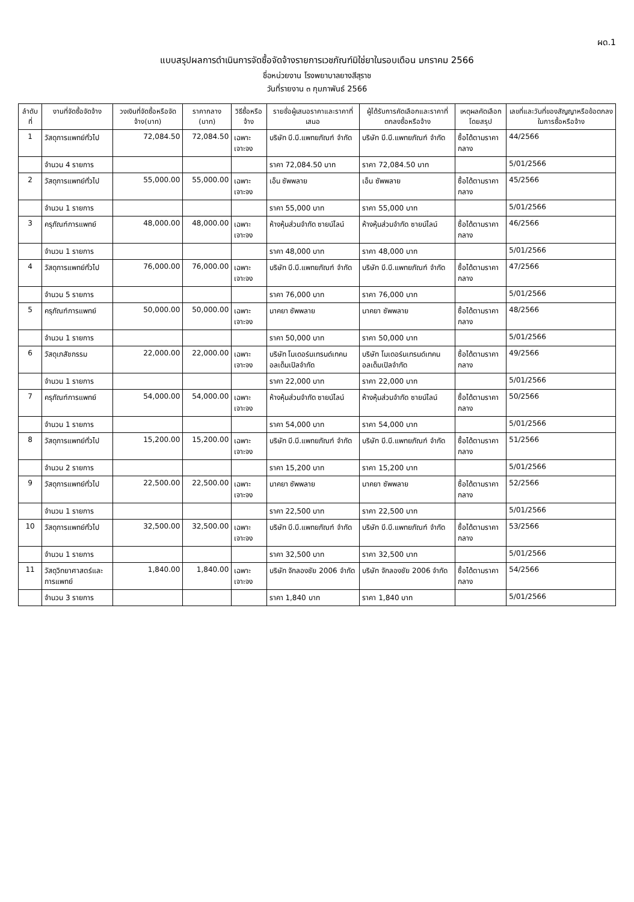ผด.1
แบบสรุปผลการดำเนินการจัดซื้อจัดจ้างรายการเวชภัณฑ์มิใช่ยาในรอบเดือน มกราคม 2566
ชื่อหน่วยงาน โรงพยาบาลยางสีสุราช
วันที่รายงาน ๓ กุมภาพันธ์ 2566
| ลำดับที่ | งานที่จัดซื้อจัดจ้าง | วงเงินที่จัดซื้อหรือจัดจ้าง(บาท) | ราคากลาง (บาท) | วิธีซื้อหรือจ้าง | รายชื่อผู้เสนอราคาและราคาที่เสนอ | ผู้ได้รับการคัดเลือกและราคาที่ตกลงซื้อหรือจ้าง | เหตุผลคัดเลือกโดยสรุป | เลขที่และวันที่ของสัญญาหรือข้อตกลงในการซื้อหรือจ้าง |
| --- | --- | --- | --- | --- | --- | --- | --- | --- |
| 1 | วัสดุการแพทย์ทั่วไป | 72,084.50 | 72,084.50 | เฉพาะเจาะจง | บริษัท บี.บี.แพทยภัณฑ์ จำกัด | บริษัท บี.บี.แพทยภัณฑ์ จำกัด | ซื้อได้ตามราคากลาง | 44/2566 |
| | จำนวน 4 รายการ | | | | ราคา 72,084.50 บาท | ราคา 72,084.50 บาท | | 5/01/2566 |
| 2 | วัสดุการแพทย์ทั่วไป | 55,000.00 | 55,000.00 | เฉพาะเจาะจง | เอ็น ซัพพลาย | เอ็น ซัพพลาย | ซื้อได้ตามราคากลาง | 45/2566 |
| | จำนวน 1 รายการ | | | | ราคา 55,000 บาท | ราคา 55,000 บาท | | 5/01/2566 |
| 3 | ครุภัณฑ์การแพทย์ | 48,000.00 | 48,000.00 | เฉพาะเจาะจง | ห้างหุ้นส่วนจำกัด ซายน์ไลน์ | ห้างหุ้นส่วนจำกัด ซายน์ไลน์ | ซื้อได้ตามราคากลาง | 46/2566 |
| | จำนวน 1 รายการ | | | | ราคา 48,000 บาท | ราคา 48,000 บาท | | 5/01/2566 |
| 4 | วัสดุการแพทย์ทั่วไป | 76,000.00 | 76,000.00 | เฉพาะเจาะจง | บริษัท บี.บี.แพทยภัณฑ์ จำกัด | บริษัท บี.บี.แพทยภัณฑ์ จำกัด | ซื้อได้ตามราคากลาง | 47/2566 |
| | จำนวน 5 รายการ | | | | ราคา 76,000 บาท | ราคา 76,000 บาท | | 5/01/2566 |
| 5 | ครุภัณฑ์การแพทย์ | 50,000.00 | 50,000.00 | เฉพาะเจาะจง | นาคยา ซัพพลาย | นาคยา ซัพพลาย | ซื้อได้ตามราคากลาง | 48/2566 |
| | จำนวน 1 รายการ | | | | ราคา 50,000 บาท | ราคา 50,000 บาท | | 5/01/2566 |
| 6 | วัสดุเภสัชกรรม | 22,000.00 | 22,000.00 | เฉพาะเจาะจง | บริษัท โมเดอร์นเทรนด์เทคนอลเด็มเปิลจำกัด | บริษัท โมเดอร์นเทรนด์เทคนอลเด็มเปิลจำกัด | ซื้อได้ตามราคากลาง | 49/2566 |
| | จำนวน 1 รายการ | | | | ราคา 22,000 บาท | ราคา 22,000 บาท | | 5/01/2566 |
| 7 | ครุภัณฑ์การแพทย์ | 54,000.00 | 54,000.00 | เฉพาะเจาะจง | ห้างหุ้นส่วนจำกัด ซายน์ไลน์ | ห้างหุ้นส่วนจำกัด ซายน์ไลน์ | ซื้อได้ตามราคากลาง | 50/2566 |
| | จำนวน 1 รายการ | | | | ราคา 54,000 บาท | ราคา 54,000 บาท | | 5/01/2566 |
| 8 | วัสดุการแพทย์ทั่วไป | 15,200.00 | 15,200.00 | เฉพาะเจาะจง | บริษัท บี.บี.แพทยภัณฑ์ จำกัด | บริษัท บี.บี.แพทยภัณฑ์ จำกัด | ซื้อได้ตามราคากลาง | 51/2566 |
| | จำนวน 2 รายการ | | | | ราคา 15,200 บาท | ราคา 15,200 บาท | | 5/01/2566 |
| 9 | วัสดุการแพทย์ทั่วไป | 22,500.00 | 22,500.00 | เฉพาะเจาะจง | นาคยา ซัพพลาย | นาคยา ซัพพลาย | ซื้อได้ตามราคากลาง | 52/2566 |
| | จำนวน 1 รายการ | | | | ราคา 22,500 บาท | ราคา 22,500 บาท | | 5/01/2566 |
| 10 | วัสดุการแพทย์ทั่วไป | 32,500.00 | 32,500.00 | เฉพาะเจาะจง | บริษัท บี.บี.แพทยภัณฑ์ จำกัด | บริษัท บี.บี.แพทยภัณฑ์ จำกัด | ซื้อได้ตามราคากลาง | 53/2566 |
| | จำนวน 1 รายการ | | | | ราคา 32,500 บาท | ราคา 32,500 บาท | | 5/01/2566 |
| 11 | วัสดุวิทยาศาสตร์และการแพทย์ | 1,840.00 | 1,840.00 | เฉพาะเจาะจง | บริษัท จักลองชัย 2006 จำกัด | บริษัท จักลองชัย 2006 จำกัด | ซื้อได้ตามราคากลาง | 54/2566 |
| | จำนวน 3 รายการ | | | | ราคา 1,840 บาท | ราคา 1,840 บาท | | 5/01/2566 |